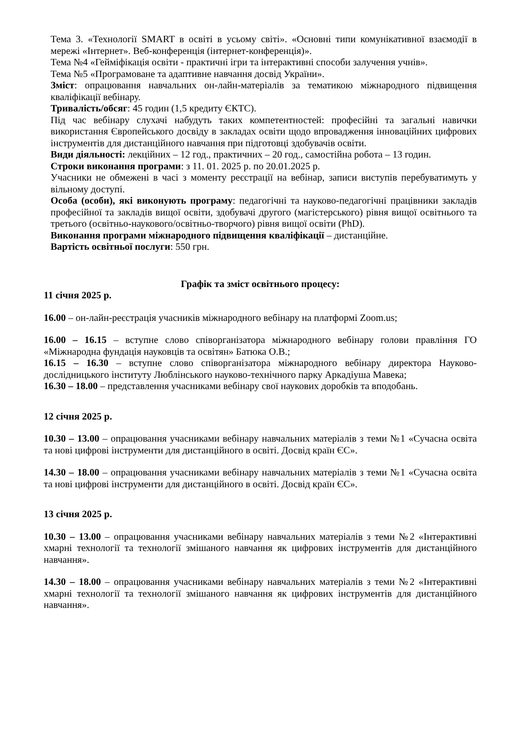Тема 3. «Технології SMART в освіті в усьому світі». «Основні типи комунікативної взаємодії в мережі «Інтернет». Веб-конференція (інтернет-конференція)».
Тема №4 «Гейміфікація освіти - практичні ігри та інтерактивні способи залучення учнів».
Тема №5 «Програмоване та адаптивне навчання досвід України».
Зміст: опрацювання навчальних он-лайн-матеріалів за тематикою міжнародного підвищення кваліфікації вебінару.
Тривалість/обсяг: 45 годин (1,5 кредиту ЄКТС).
Під час вебінару слухачі набудуть таких компетентностей: професійні та загальні навички використання Європейського досвіду в закладах освіти щодо впровадження інноваційних цифрових інструментів для дистанційного навчання при підготовці здобувачів освіти.
Види діяльності: лекційних – 12 год., практичних – 20 год., самостійна робота – 13 годин.
Строки виконання програми: з 11. 01. 2025 р. по 20.01.2025 р.
Учасники не обмежені в часі з моменту реєстрації на вебінар, записи виступів перебуватимуть у вільному доступі.
Особа (особи), які виконують програму: педагогічні та науково-педагогічні працівники закладів професійної та закладів вищої освіти, здобувачі другого (магістерського) рівня вищої освітнього та третього (освітньо-наукового/освітньо-творчого) рівня вищої освіти (PhD).
Виконання програми міжнародного підвищення кваліфікації – дистанційне.
Вартість освітньої послуги: 550 грн.
Графік та зміст освітнього процесу:
11 січня 2025 р.
16.00 – он-лайн-реєстрація учасників міжнародного вебінару на платформі Zoom.us;
16.00 – 16.15 – вступне слово співорганізатора міжнародного вебінару голови правління ГО «Міжнародна фундація науковців та освітян» Батюка О.В.;
16.15 – 16.30 – вступне слово співорганізатора міжнародного вебінару директора Науково-дослідницького інституту Люблінського науково-технічного парку Аркадіуша Мавека;
16.30 – 18.00 – представлення учасниками вебінару свої наукових доробків та вподобань.
12 січня 2025 р.
10.30 – 13.00 – опрацювання учасниками вебінару навчальних матеріалів з теми №1 «Сучасна освіта та нові цифрові інструменти для дистанційного в освіті. Досвід країн ЄС».
14.30 – 18.00 – опрацювання учасниками вебінару навчальних матеріалів з теми №1 «Сучасна освіта та нові цифрові інструменти для дистанційного в освіті. Досвід країн ЄС».
13 січня 2025 р.
10.30 – 13.00 – опрацювання учасниками вебінару навчальних матеріалів з теми №2 «Інтерактивні хмарні технології та технології змішаного навчання як цифрових інструментів для дистанційного навчання».
14.30 – 18.00 – опрацювання учасниками вебінару навчальних матеріалів з теми №2 «Інтерактивні хмарні технології та технології змішаного навчання як цифрових інструментів для дистанційного навчання».